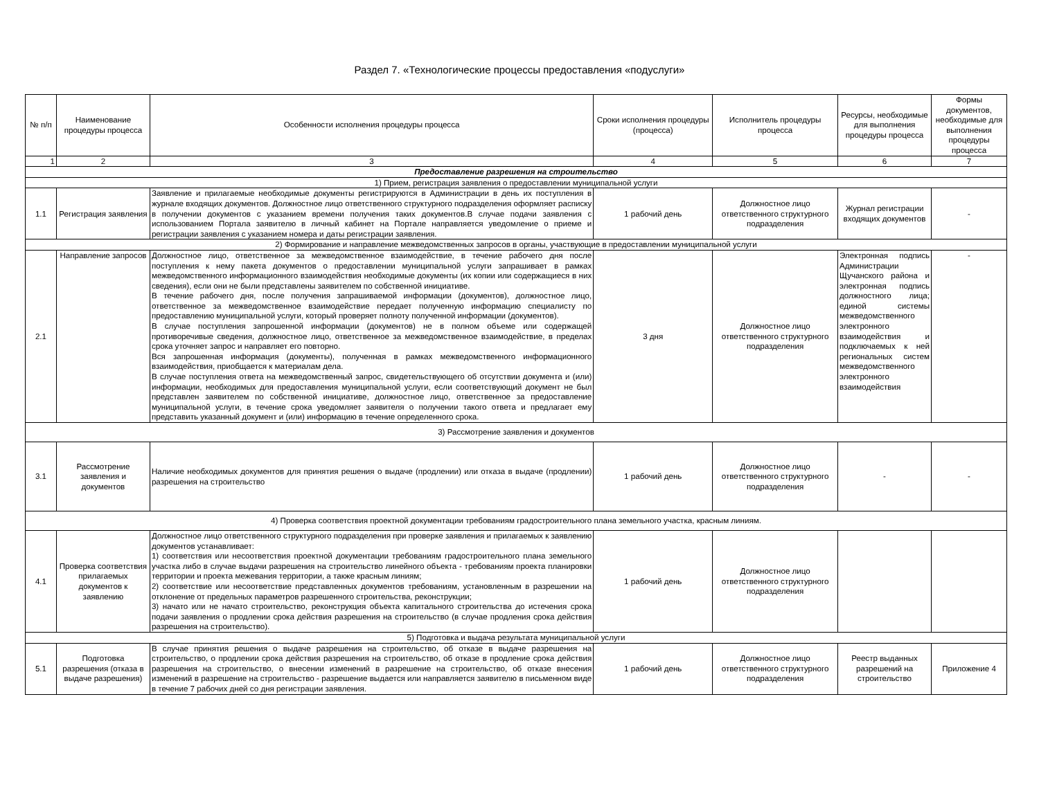Раздел 7. «Технологические процессы предоставления «подуслуги»
| № п/п | Наименование процедуры процесса | Особенности исполнения процедуры процесса | Сроки исполнения процедуры (процесса) | Исполнитель процедуры процесса | Ресурсы, необходимые для выполнения процедуры процесса | Формы документов, необходимые для выполнения процедуры процесса |
| --- | --- | --- | --- | --- | --- | --- |
| 1 | 2 | 3 | 4 | 5 | 6 | 7 |
| Предоставление разрешения на строительство | | | | | | |
| 1) Прием, регистрация заявления о предоставлении муниципальной услуги | | | | | | |
| 1.1 | Регистрация заявления | Заявление и прилагаемые необходимые документы регистрируются в Администрации в день их поступления в журнале входящих документов. Должностное лицо ответственного структурного подразделения оформляет расписку в получении документов с указанием времени получения таких документов.В случае подачи заявления с использованием Портала заявителю в личный кабинет на Портале направляется уведомление о приеме и регистрации заявления с указанием номера и даты регистрации заявления. | 1 рабочий день | Должностное лицо ответственного структурного подразделения | Журнал регистрации входящих документов | - |
| 2) Формирование и направление межведомственных запросов в органы, участвующие в предоставлении муниципальной услуги | | | | | | |
| 2.1 | Направление запросов | Должностное лицо, ответственное за межведомственное взаимодействие, в течение рабочего дня после поступления к нему пакета документов о предоставлении муниципальной услуги запрашивает в рамках межведомственного информационного взаимодействия необходимые документы (их копии или содержащиеся в них сведения), если они не были представлены заявителем по собственной инициативе. В течение рабочего дня, после получения запрашиваемой информации (документов), должностное лицо, ответственное за межведомственное взаимодействие передает полученную информацию специалисту по предоставлению муниципальной услуги, который проверяет полноту полученной информации (документов). В случае поступления запрошенной информации (документов) не в полном объеме или содержащей противоречивые сведения, должностное лицо, ответственное за межведомственное взаимодействие, в пределах срока уточняет запрос и направляет его повторно. Вся запрошенная информация (документы), полученная в рамках межведомственного информационного взаимодействия, приобщается к материалам дела. В случае поступления ответа на межведомственный запрос, свидетельствующего об отсутствии документа и (или) информации, необходимых для предоставления муниципальной услуги, если соответствующий документ не был представлен заявителем по собственной инициативе, должностное лицо, ответственное за предоставление муниципальной услуги, в течение срока уведомляет заявителя о получении такого ответа и предлагает ему представить указанный документ и (или) информацию в течение определенного срока. | 3 дня | Должностное лицо ответственного структурного подразделения | Электронная подпись Администрации Щучанского района и электронная подпись должностного лица; единой системы межведомственного электронного взаимодействия и подключаемых к ней региональных систем межведомственного электронного взаимодействия | - |
| 3) Рассмотрение заявления и документов | | | | | | |
| 3.1 | Рассмотрение заявления и документов | Наличие необходимых документов для принятия решения о выдаче (продлении) или отказа в выдаче (продлении) разрешения на строительство | 1 рабочий день | Должностное лицо ответственного структурного подразделения | - | - |
| 4) Проверка соответствия проектной документации требованиям градостроительного плана земельного участка, красным линиям. | | | | | | |
| 4.1 | Проверка соответствия прилагаемых документов к заявлению | Должностное лицо ответственного структурного подразделения при проверке заявления и прилагаемых к заявлению документов устанавливает: 1) соответствия или несоответствия проектной документации требованиям градостроительного плана земельного участка либо в случае выдачи разрешения на строительство линейного объекта - требованиям проекта планировки территории и проекта межевания территории, а также красным линиям; 2) соответствие или несоответствие представленных документов требованиям, установленным в разрешении на отклонение от предельных параметров разрешенного строительства, реконструкции; 3) начато или не начато строительство, реконструкция объекта капитального строительства до истечения срока подачи заявления о продлении срока действия разрешения на строительство (в случае продления срока действия разрешения на строительство). | 1 рабочий день | Должностное лицо ответственного структурного подразделения | | |
| 5) Подготовка и выдача результата муниципальной услуги | | | | | | |
| 5.1 | Подготовка разрешения (отказа в выдаче разрешения) | В случае принятия решения о выдаче разрешения на строительство, об отказе в выдаче разрешения на строительство, о продлении срока действия разрешения на строительство, об отказе в продление срока действия разрешения на строительство, о внесении изменений в разрешение на строительство, об отказе внесения изменений в разрешение на строительство - разрешение выдается или направляется заявителю в письменном виде в течение 7 рабочих дней со дня регистрации заявления. | 1 рабочий день | Должностное лицо ответственного структурного подразделения | Реестр выданных разрешений на строительство | Приложение 4 |